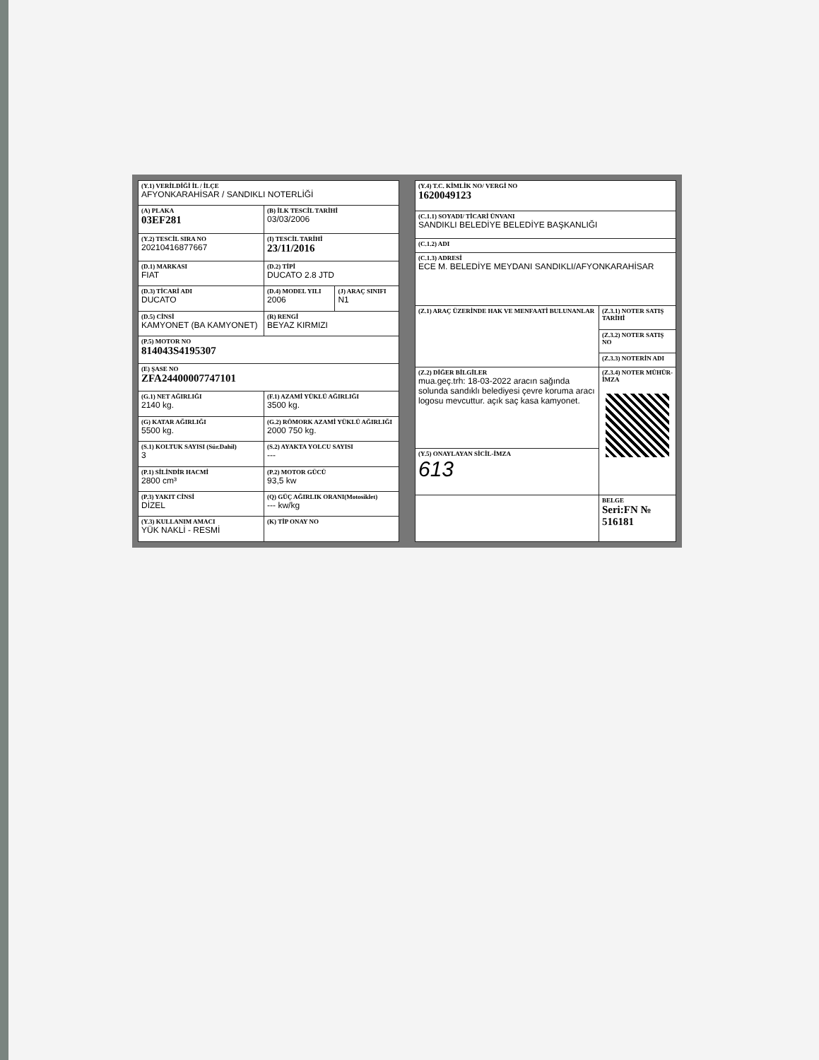| (Y.1) VERİLDİĞİ İL / İLÇE AFYONKARAHİSAR / SANDIKLI NOTERLİĞİ | | |
| (A) PLAKA 03EF281 | (B) İLK TESCİL TARİHİ 03/03/2006 | |
| (Y.2) TESCİL SIRA NO 20210416877667 | (I) TESCİL TARİHİ 23/11/2016 | |
| (D.1) MARKASI FIAT | (D.2) TİPİ DUCATO 2.8 JTD | |
| (D.3) TİCARİ ADI DUCATO | (D.4) MODEL YILI 2006 | (J) ARAÇ SINIFI N1 |
| (D.5) CİNSİ KAMYONET (BA KAMYONET) | (R) RENGİ BEYAZ KIRMIZI | |
| (P.5) MOTOR NO 814043S4195307 | | |
| (E) ŞASE NO ZFA24400007747101 | | |
| (G.1) NET AĞIRLIĞI 2140 kg. | (F.1) AZAMİ YÜKLÜ AĞIRLIĞI 3500 kg. | |
| (G) KATAR AĞIRLIĞI 5500 kg. | (G.2) RÖMORK AZAMİ YÜKLÜ AĞIRLIĞI 2000 750 kg. | |
| (S.1) KOLTUK SAYISI (Sür.Dahil) 3 | (S.2) AYAKTA YOLCU SAYISI --- | |
| (P.1) SİLİNDİR HACMİ 2800 cm³ | (P.2) MOTOR GÜCÜ 93,5 kw | |
| (P.3) YAKIT CİNSİ DİZEL | (Q) GÜÇ AĞIRLIK ORANI(Motosiklet) --- kw/kg | |
| (Y.3) KULLANIM AMACI YÜK NAKLİ - RESMİ | (K) TİP ONAY NO | |
| (Y.4) T.C. KİMLİK NO/ VERGİ NO 1620049123 | |
| (C.1.1) SOYADI/ TİCARİ ÜNVANI SANDIKLI BELEDİYE BELEDİYE BAŞKANLIĞI | |
| (C.1.2) ADI | |
| (C.1.3) ADRESİ ECE M. BELEDİYE MEYDANI SANDIKLI/AFYONKARAHİSAR | |
| (Z.1) ARAÇ ÜZERİNDE HAK VE MENFAATİ BULUNANLAR | (Z.3.1) NOTER SATIŞ TARİHİ |
| | (Z.3.2) NOTER SATIŞ NO |
| | (Z.3.3) NOTERİN ADI |
| (Z.2) DİĞER BİLGİLER mua.geç.trh: 18-03-2022 aracın sağında solunda sandıklı belediyesi çevre koruma aracı logosu mevcuttur. açık saç kasa kamyonet. | (Z.3.4) NOTER MÜHÜR-İMZA |
| (Y.5) ONAYLAYAN SİCİL-İMZA 613 | |
| | BELGE Seri:FN № 516181 |